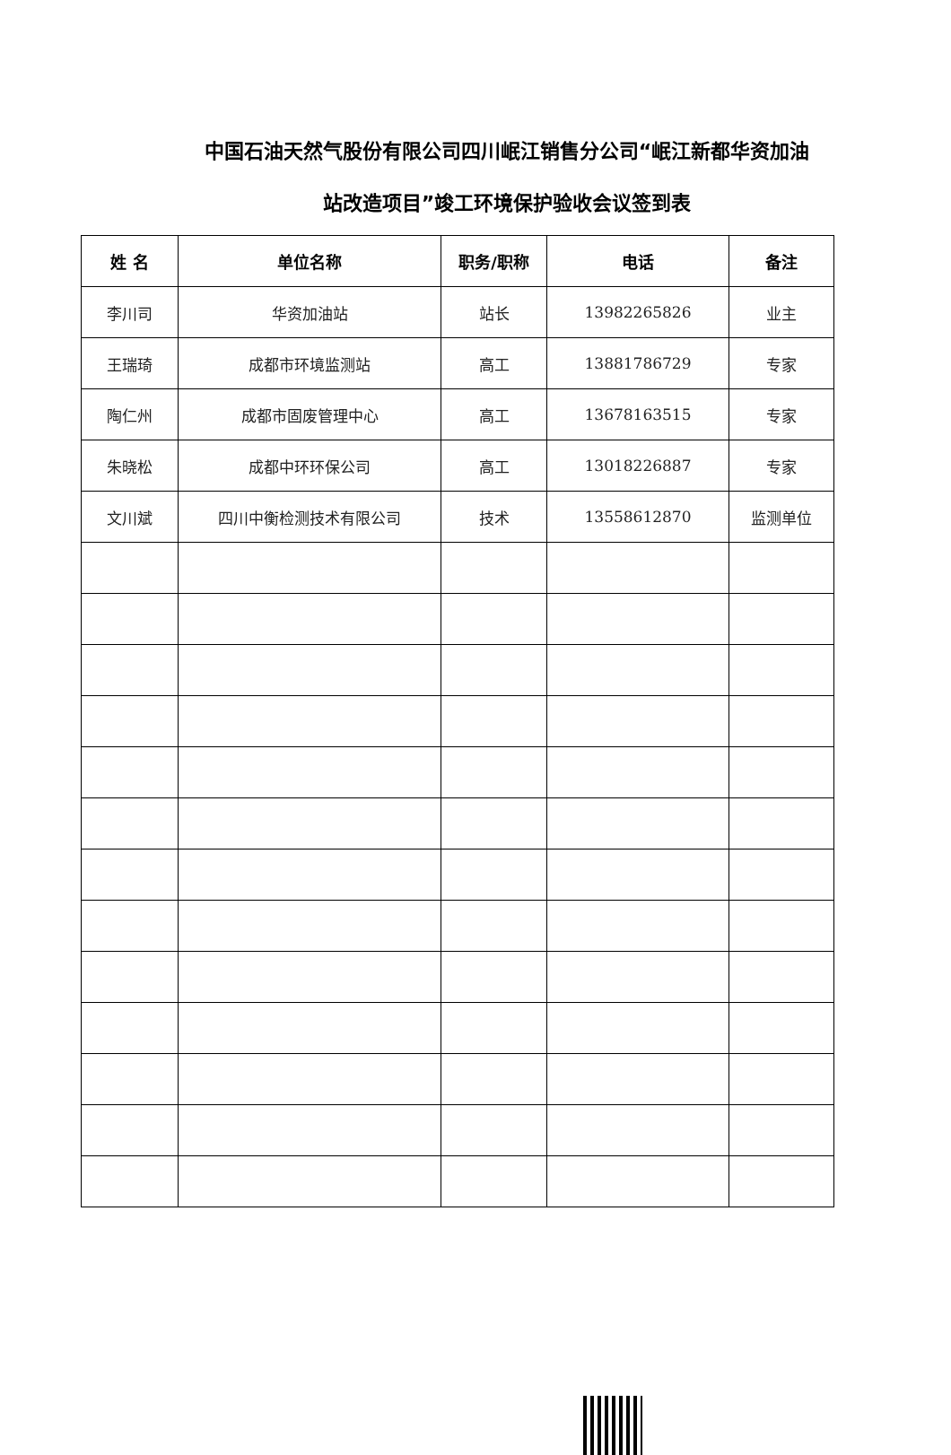中国石油天然气股份有限公司四川岷江销售分公司“岷江新都华资加油
站改造项目”竣工环境保护验收会议签到表
| 姓 名 | 单位名称 | 职务/职称 | 电话 | 备注 |
| --- | --- | --- | --- | --- |
| 李川司 | 华资加油站 | 站长 | 13982265826 | 业主 |
| 王瑞琦 | 成都市环境监测站 | 高工 | 13881786729 | 专家 |
| 陶仁州 | 成都市固废管理中心 | 高工 | 13678163515 | 专家 |
| 朱晓松 | 成都中环环保公司 | 高工 | 13018226887 | 专家 |
| 文川斌 | 四川中衡检测技术有限公司 | 技术 | 13558612870 | 监测单位 |